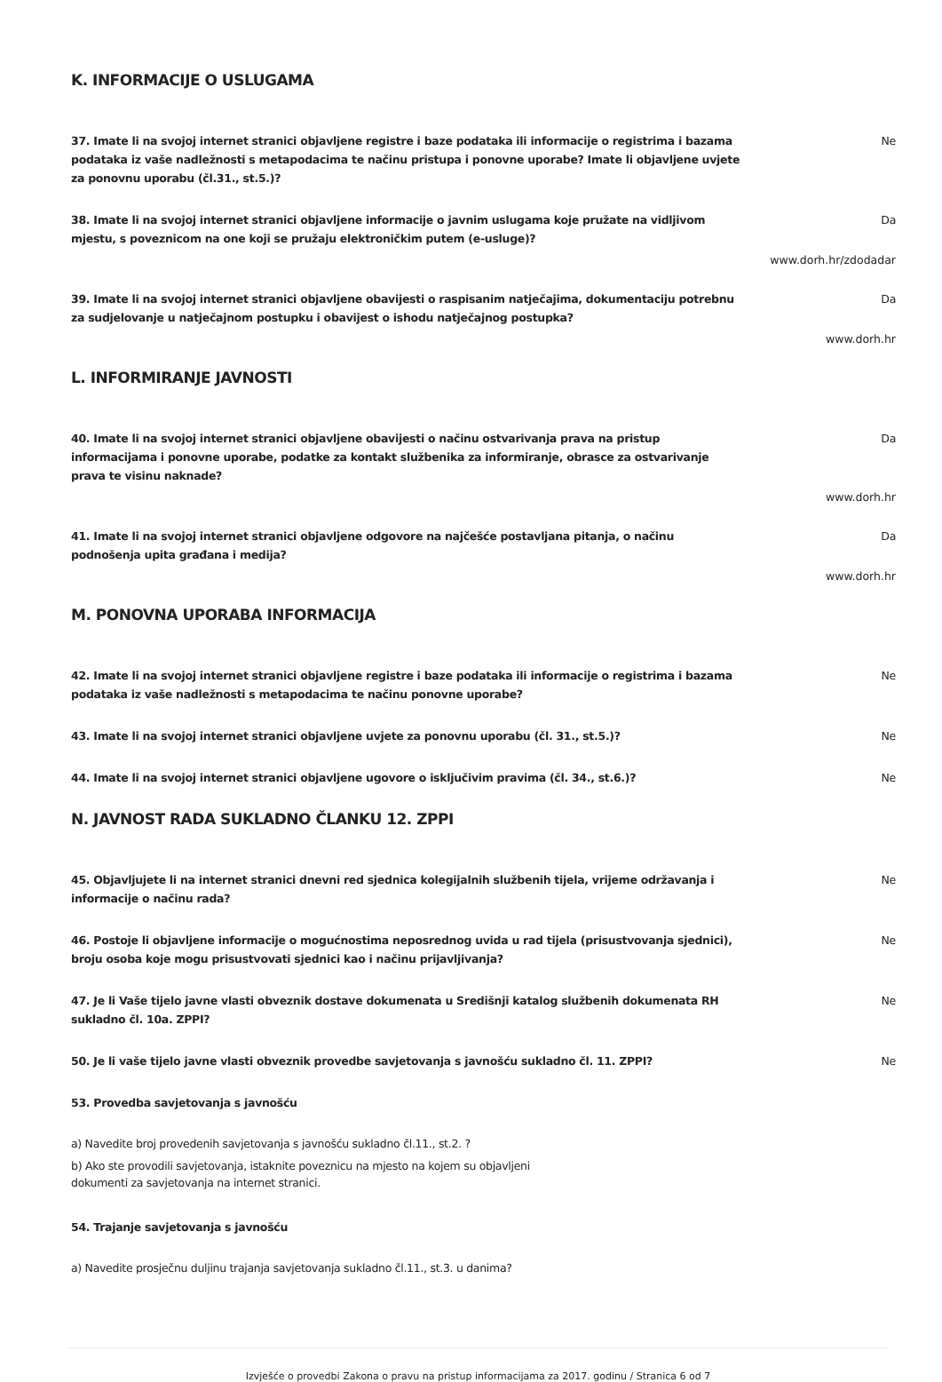K. INFORMACIJE O USLUGAMA
37. Imate li na svojoj internet stranici objavljene registre i baze podataka ili informacije o registrima i bazama podataka iz vaše nadležnosti s metapodacima te načinu pristupa i ponovne uporabe? Imate li objavljene uvjete za ponovnu uporabu (čl.31., st.5.)? Ne
38. Imate li na svojoj internet stranici objavljene informacije o javnim uslugama koje pružate na vidljivom mjestu, s poveznicom na one koji se pružaju elektroničkim putem (e-usluge)? Da
www.dorh.hr/zdodadar
39. Imate li na svojoj internet stranici objavljene obavijesti o raspisanim natječajima, dokumentaciju potrebnu za sudjelovanje u natječajnom postupku i obavijest o ishodu natječajnog postupka? Da
www.dorh.hr
L. INFORMIRANJE JAVNOSTI
40. Imate li na svojoj internet stranici objavljene obavijesti o načinu ostvarivanja prava na pristup informacijama i ponovne uporabe, podatke za kontakt službenika za informiranje, obrasce za ostvarivanje prava te visinu naknade? Da
www.dorh.hr
41. Imate li na svojoj internet stranici objavljene odgovore na najčešće postavljana pitanja, o načinu podnošenja upita građana i medija? Da
www.dorh.hr
M. PONOVNA UPORABA INFORMACIJA
42. Imate li na svojoj internet stranici objavljene registre i baze podataka ili informacije o registrima i bazama podataka iz vaše nadležnosti s metapodacima te načinu ponovne uporabe? Ne
43. Imate li na svojoj internet stranici objavljene uvjete za ponovnu uporabu (čl. 31., st.5.)? Ne
44. Imate li na svojoj internet stranici objavljene ugovore o isključivim pravima (čl. 34., st.6.)? Ne
N. JAVNOST RADA SUKLADNO ČLANKU 12. ZPPI
45. Objavljujete li na internet stranici dnevni red sjednica kolegijalnih službenih tijela, vrijeme održavanja i informacije o načinu rada? Ne
46. Postoje li objavljene informacije o mogućnostima neposrednog uvida u rad tijela (prisustvovanja sjednici), broju osoba koje mogu prisustvovati sjednici kao i načinu prijavljivanja? Ne
47. Je li Vaše tijelo javne vlasti obveznik dostave dokumenata u Središnji katalog službenih dokumenata RH sukladno čl. 10a. ZPPI? Ne
50. Je li vaše tijelo javne vlasti obveznik provedbe savjetovanja s javnošću sukladno čl. 11. ZPPI? Ne
53. Provedba savjetovanja s javnošću
a) Navedite broj provedenih savjetovanja s javnošću sukladno čl.11., st.2. ?
b) Ako ste provodili savjetovanja, istaknite poveznicu na mjesto na kojem su objavljeni
dokumenti za savjetovanja na internet stranici.
54. Trajanje savjetovanja s javnošću
a) Navedite prosječnu duljinu trajanja savjetovanja sukladno čl.11., st.3. u danima?
Izvješće o provedbi Zakona o pravu na pristup informacijama za 2017. godinu / Stranica 6 od 7